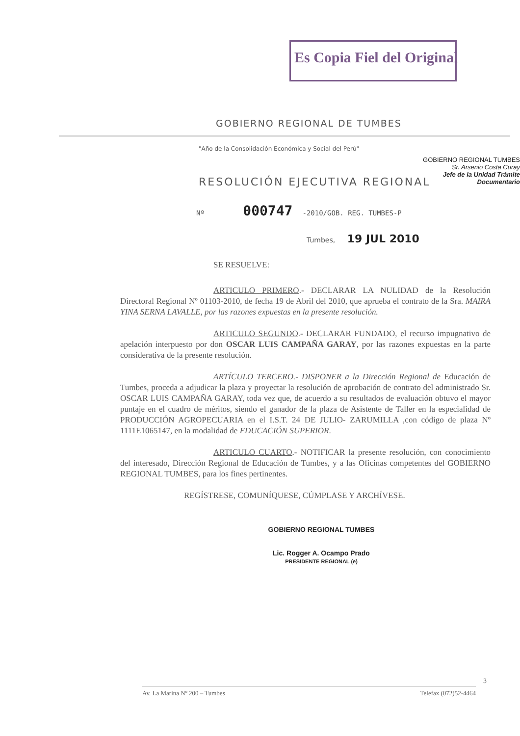Es Copia Fiel del Original
GOBIERNO REGIONAL TUMBES
Sr. Arsenio Costa Curay
Jefe de la Unidad Trámite Documentario
GOBIERNO REGIONAL DE TUMBES
"Año de la Consolidación Económica y Social del Perú"
RESOLUCIÓN EJECUTIVA REGIONAL
Nº 000747 -2010/GOB. REG. TUMBES-P
Tumbes, 19 JUL 2010
SE RESUELVE:
ARTICULO PRIMERO.- DECLARAR LA NULIDAD de la Resolución Directoral Regional Nº 01103-2010, de fecha 19 de Abril del 2010, que aprueba el contrato de la Sra. MAIRA YINA SERNA LAVALLE, por las razones expuestas en la presente resolución.
ARTICULO SEGUNDO.- DECLARAR FUNDADO, el recurso impugnativo de apelación interpuesto por don OSCAR LUIS CAMPAÑA GARAY, por las razones expuestas en la parte considerativa de la presente resolución.
ARTÍCULO TERCERO.- DISPONER a la Dirección Regional de Educación de Tumbes, proceda a adjudicar la plaza y proyectar la resolución de aprobación de contrato del administrado Sr. OSCAR LUIS CAMPAÑA GARAY, toda vez que, de acuerdo a su resultados de evaluación obtuvo el mayor puntaje en el cuadro de méritos, siendo el ganador de la plaza de Asistente de Taller en la especialidad de PRODUCCIÓN AGROPECUARIA en el I.S.T. 24 DE JULIO- ZARUMILLA ,con código de plaza Nº 1111E1065147, en la modalidad de EDUCACIÓN SUPERIOR.
ARTICULO CUARTO.- NOTIFICAR la presente resolución, con conocimiento del interesado, Dirección Regional de Educación de Tumbes, y a las Oficinas competentes del GOBIERNO REGIONAL TUMBES, para los fines pertinentes.
REGÍSTRESE, COMUNÍQUESE, CÚMPLASE Y ARCHÍVESE.
GOBIERNO REGIONAL TUMBES
Lic. Rogger A. Ocampo Prado
PRESIDENTE REGIONAL (e)
3
Av. La Marina Nº 200 – Tumbes Telefax (072)52-4464